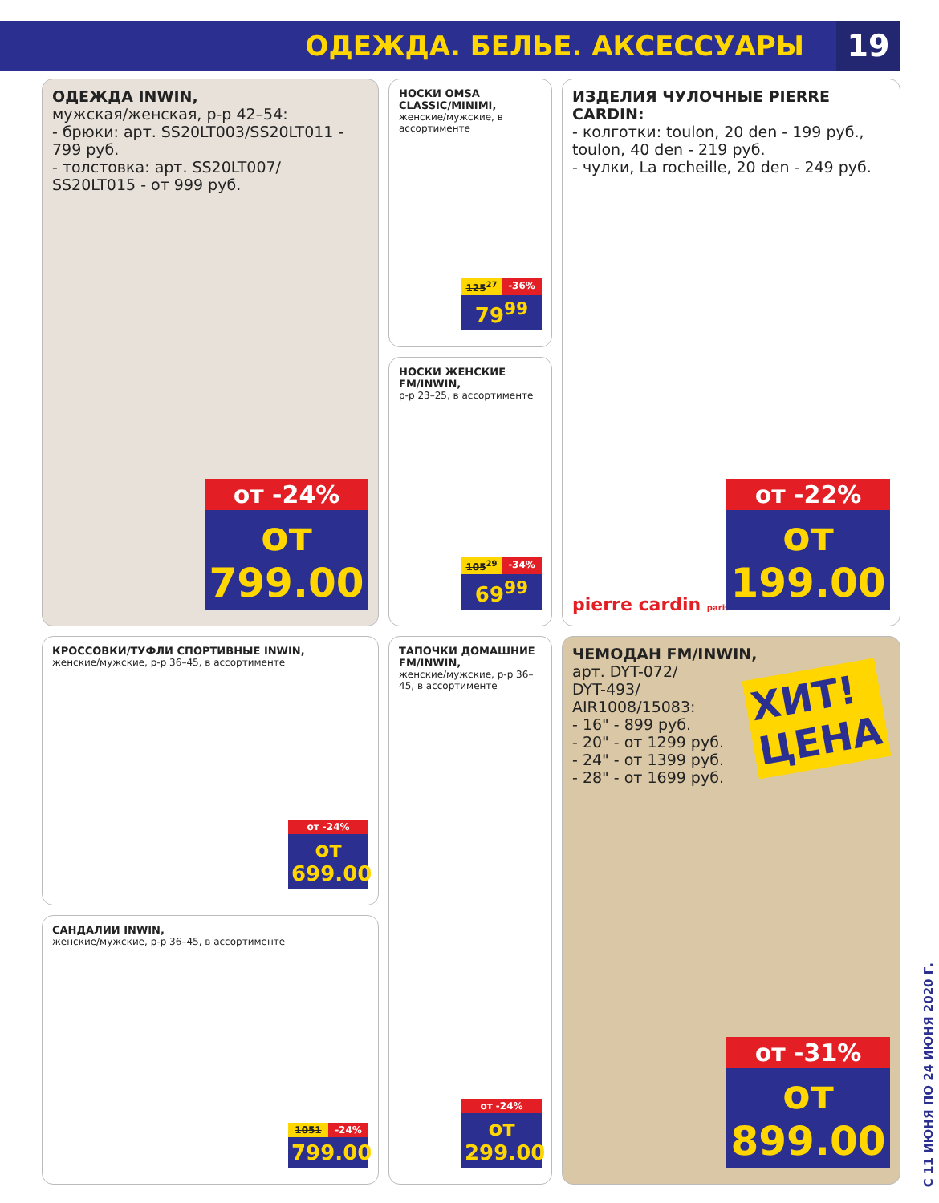ОДЕЖДА. БЕЛЬЕ. АКСЕССУАРЫ 19
ОДЕЖДА INWIN,
мужская/женская, р-р 42–54:
- брюки: арт. SS20LT003/SS20LT011 - 799 руб.
- толстовка: арт. SS20LT007/ SS20LT015 - от 999 руб.
от -24%
от 799.00
НОСКИ OMSA CLASSIC/MINIMI,
женские/мужские, в ассортименте
125<sup>27</sup> -36%
79<sup>99</sup>
НОСКИ ЖЕНСКИЕ FM/INWIN,
р-р 23–25, в ассортименте
105<sup>29</sup> -34%
69<sup>99</sup>
ИЗДЕЛИЯ ЧУЛОЧНЫЕ PIERRE CARDIN:
- колготки: toulon, 20 den - 199 руб., toulon, 40 den - 219 руб.
- чулки, La rocheille, 20 den - 249 руб.
pierre cardin paris
от -22%
от 199.00
КРОССОВКИ/ТУФЛИ СПОРТИВНЫЕ INWIN,
женские/мужские, р-р 36–45, в ассортименте
от -24%
от 699.00
САНДАЛИИ INWIN,
женские/мужские, р-р 36–45, в ассортименте
1051 -24%
799.00
ТАПОЧКИ ДОМАШНИЕ FM/INWIN,
женские/мужские, р-р 36–45, в ассортименте
от -24%
от 299.00
ЧЕМОДАН FM/INWIN,
арт. DYT-072/
DYT-493/
AIR1008/15083:
- 16" - 899 руб.
- 20" - от 1299 руб.
- 24" - от 1399 руб.
- 28" - от 1699 руб.
ХИТ!
ЦЕНА
от -31%
от 899.00
С 11 ИЮНЯ ПО 24 ИЮНЯ 2020 Г.